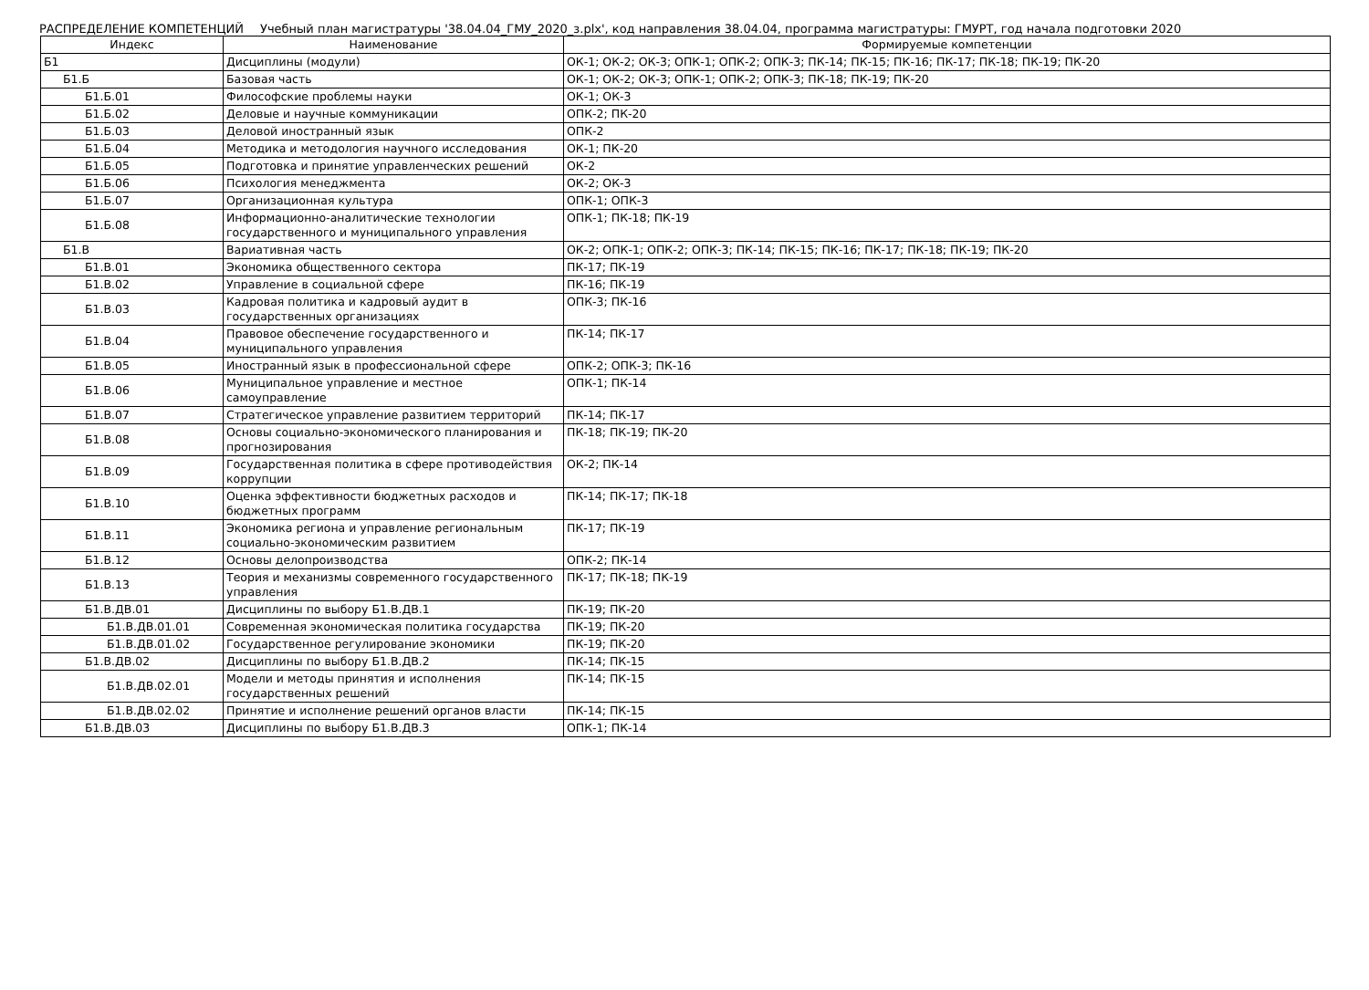РАСПРЕДЕЛЕНИЕ КОМПЕТЕНЦИЙ Учебный план магистратуры '38.04.04_ГМУ_2020_з.plx', код направления 38.04.04, программа магистратуры: ГМУРТ, год начала подготовки 2020
| Индекс | Наименование | Формируемые компетенции |
| --- | --- | --- |
| Б1 | Дисциплины (модули) | ОК-1; ОК-2; ОК-3; ОПК-1; ОПК-2; ОПК-3; ПК-14; ПК-15; ПК-16; ПК-17; ПК-18; ПК-19; ПК-20 |
| Б1.Б | Базовая часть | ОК-1; ОК-2; ОК-3; ОПК-1; ОПК-2; ОПК-3; ПК-18; ПК-19; ПК-20 |
| Б1.Б.01 | Философские проблемы науки | ОК-1; ОК-3 |
| Б1.Б.02 | Деловые и научные коммуникации | ОПК-2; ПК-20 |
| Б1.Б.03 | Деловой иностранный язык | ОПК-2 |
| Б1.Б.04 | Методика и методология научного исследования | ОК-1; ПК-20 |
| Б1.Б.05 | Подготовка и принятие управленческих решений | ОК-2 |
| Б1.Б.06 | Психология менеджмента | ОК-2; ОК-3 |
| Б1.Б.07 | Организационная культура | ОПК-1; ОПК-3 |
| Б1.Б.08 | Информационно-аналитические технологии государственного и муниципального управления | ОПК-1; ПК-18; ПК-19 |
| Б1.В | Вариативная часть | ОК-2; ОПК-1; ОПК-2; ОПК-3; ПК-14; ПК-15; ПК-16; ПК-17; ПК-18; ПК-19; ПК-20 |
| Б1.В.01 | Экономика общественного сектора | ПК-17; ПК-19 |
| Б1.В.02 | Управление в социальной сфере | ПК-16; ПК-19 |
| Б1.В.03 | Кадровая политика и кадровый аудит в государственных организациях | ОПК-3; ПК-16 |
| Б1.В.04 | Правовое обеспечение государственного и муниципального управления | ПК-14; ПК-17 |
| Б1.В.05 | Иностранный язык в профессиональной сфере | ОПК-2; ОПК-3; ПК-16 |
| Б1.В.06 | Муниципальное управление и местное самоуправление | ОПК-1; ПК-14 |
| Б1.В.07 | Стратегическое управление развитием территорий | ПК-14; ПК-17 |
| Б1.В.08 | Основы социально-экономического планирования и прогнозирования | ПК-18; ПК-19; ПК-20 |
| Б1.В.09 | Государственная политика в сфере противодействия коррупции | ОК-2; ПК-14 |
| Б1.В.10 | Оценка эффективности бюджетных расходов и бюджетных программ | ПК-14; ПК-17; ПК-18 |
| Б1.В.11 | Экономика региона и управление региональным социально-экономическим развитием | ПК-17; ПК-19 |
| Б1.В.12 | Основы делопроизводства | ОПК-2; ПК-14 |
| Б1.В.13 | Теория и механизмы современного государственного управления | ПК-17; ПК-18; ПК-19 |
| Б1.В.ДВ.01 | Дисциплины по выбору Б1.В.ДВ.1 | ПК-19; ПК-20 |
| Б1.В.ДВ.01.01 | Современная экономическая политика государства | ПК-19; ПК-20 |
| Б1.В.ДВ.01.02 | Государственное регулирование экономики | ПК-19; ПК-20 |
| Б1.В.ДВ.02 | Дисциплины по выбору Б1.В.ДВ.2 | ПК-14; ПК-15 |
| Б1.В.ДВ.02.01 | Модели и методы принятия и исполнения государственных решений | ПК-14; ПК-15 |
| Б1.В.ДВ.02.02 | Принятие и исполнение решений органов власти | ПК-14; ПК-15 |
| Б1.В.ДВ.03 | Дисциплины по выбору Б1.В.ДВ.3 | ОПК-1; ПК-14 |